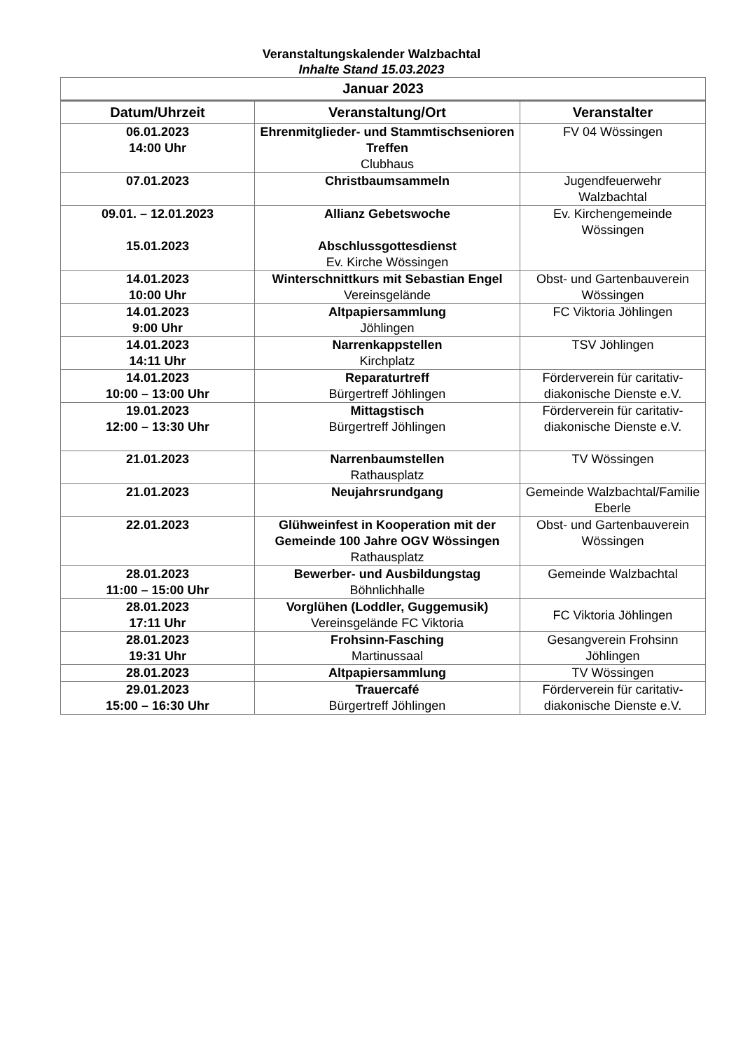Veranstaltungskalender Walzbachtal
Inhalte Stand 15.03.2023
| Januar 2023 | | |
| --- | --- | --- |
| Datum/Uhrzeit | Veranstaltung/Ort | Veranstalter |
| 06.01.2023 14:00 Uhr | Ehrenmitglieder- und Stammtischsenioren Treffen Clubhaus | FV 04 Wössingen |
| 07.01.2023 | Christbaumsammeln | Jugendfeuerwehr Walzbachtal |
| 09.01. – 12.01.2023 15.01.2023 | Allianz Gebetswoche Abschlussgottesdienst Ev. Kirche Wössingen | Ev. Kirchengemeinde Wössingen |
| 14.01.2023 10:00 Uhr | Winterschnittkurs mit Sebastian Engel Vereinsgelände | Obst- und Gartenbauverein Wössingen |
| 14.01.2023 9:00 Uhr | Altpapiersammlung Jöhlingen | FC Viktoria Jöhlingen |
| 14.01.2023 14:11 Uhr | Narrenkappstellen Kirchplatz | TSV Jöhlingen |
| 14.01.2023 10:00 – 13:00 Uhr | Reparaturtreff Bürgertreff Jöhlingen | Förderverein für caritativ-diakonische Dienste e.V. |
| 19.01.2023 12:00 – 13:30 Uhr | Mittagstisch Bürgertreff Jöhlingen | Förderverein für caritativ-diakonische Dienste e.V. |
| 21.01.2023 | Narrenbaumstellen Rathausplatz | TV Wössingen |
| 21.01.2023 | Neujahrsrundgang | Gemeinde Walzbachtal/Familie Eberle |
| 22.01.2023 | Glühweinfest in Kooperation mit der Gemeinde 100 Jahre OGV Wössingen Rathausplatz | Obst- und Gartenbauverein Wössingen |
| 28.01.2023 11:00 – 15:00 Uhr | Bewerber- und Ausbildungstag Böhnlichhalle | Gemeinde Walzbachtal |
| 28.01.2023 17:11 Uhr | Vorglühen (Loddler, Guggemusik) Vereinsgelände FC Viktoria | FC Viktoria Jöhlingen |
| 28.01.2023 19:31 Uhr | Frohsinn-Fasching Martinussaal | Gesangverein Frohsinn Jöhlingen |
| 28.01.2023 | Altpapiersammlung | TV Wössingen |
| 29.01.2023 15:00 – 16:30 Uhr | Trauercafé Bürgertreff Jöhlingen | Förderverein für caritativ-diakonische Dienste e.V. |